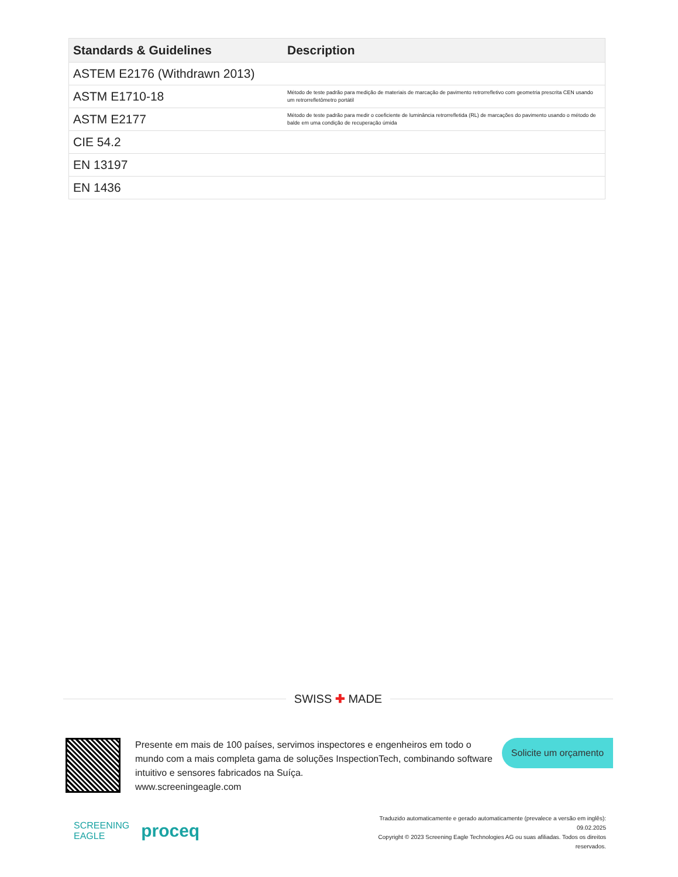| Standards & Guidelines | Description |
| --- | --- |
| ASTEM E2176 (Withdrawn 2013) | |
| ASTM E1710-18 | Método de teste padrão para medição de materiais de marcação de pavimento retrorrefletivo com geometria prescrita CEN usando um retrorrefletômetro portátil |
| ASTM E2177 | Método de teste padrão para medir o coeficiente de luminância retrorrefletida (RL) de marcações do pavimento usando o método de balde em uma condição de recuperação úmida |
| CIE 54.2 | |
| EN 13197 | |
| EN 1436 | |
SWISS ✚ MADE
Presente em mais de 100 países, servimos inspectores e engenheiros em todo o mundo com a mais completa gama de soluções InspectionTech, combinando software intuitivo e sensores fabricados na Suíça.
www.screeningeagle.com
Solicite um orçamento
SCREENING
EAGLE proceq
Traduzido automaticamente e gerado automaticamente (prevalece a versão em inglês): 09.02.2025
Copyright © 2023 Screening Eagle Technologies AG ou suas afiliadas. Todos os direitos reservados.